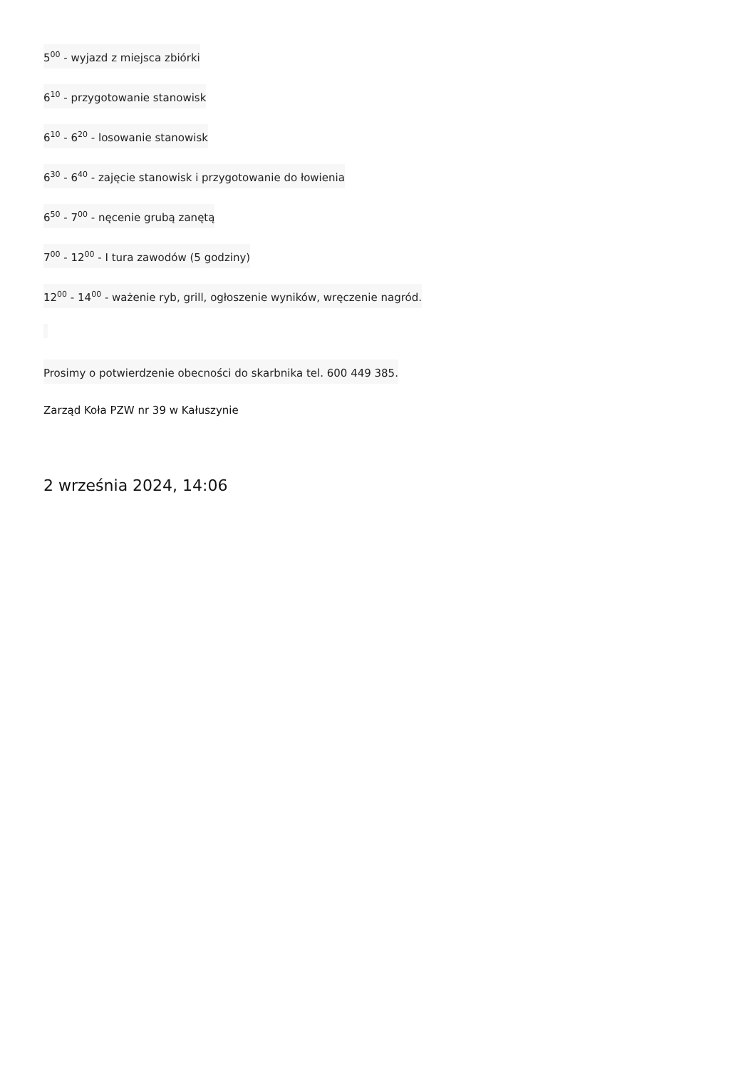5<sup>00</sup> - wyjazd z miejsca zbiórki
6<sup>10</sup> - przygotowanie stanowisk
6<sup>10</sup> - 6<sup>20</sup> - losowanie stanowisk
6<sup>30</sup> - 6<sup>40</sup> - zajęcie stanowisk i przygotowanie do łowienia
6<sup>50</sup> - 7<sup>00</sup> - nęcenie grubą zanętą
7<sup>00</sup> - 12<sup>00</sup> - I tura zawodów (5 godziny)
12<sup>00</sup> - 14<sup>00</sup> - ważenie ryb, grill, ogłoszenie wyników, wręczenie nagród.
Prosimy o potwierdzenie obecności do skarbnika tel. 600 449 385.
Zarząd Koła PZW nr 39 w Kałuszynie
2 września 2024, 14:06